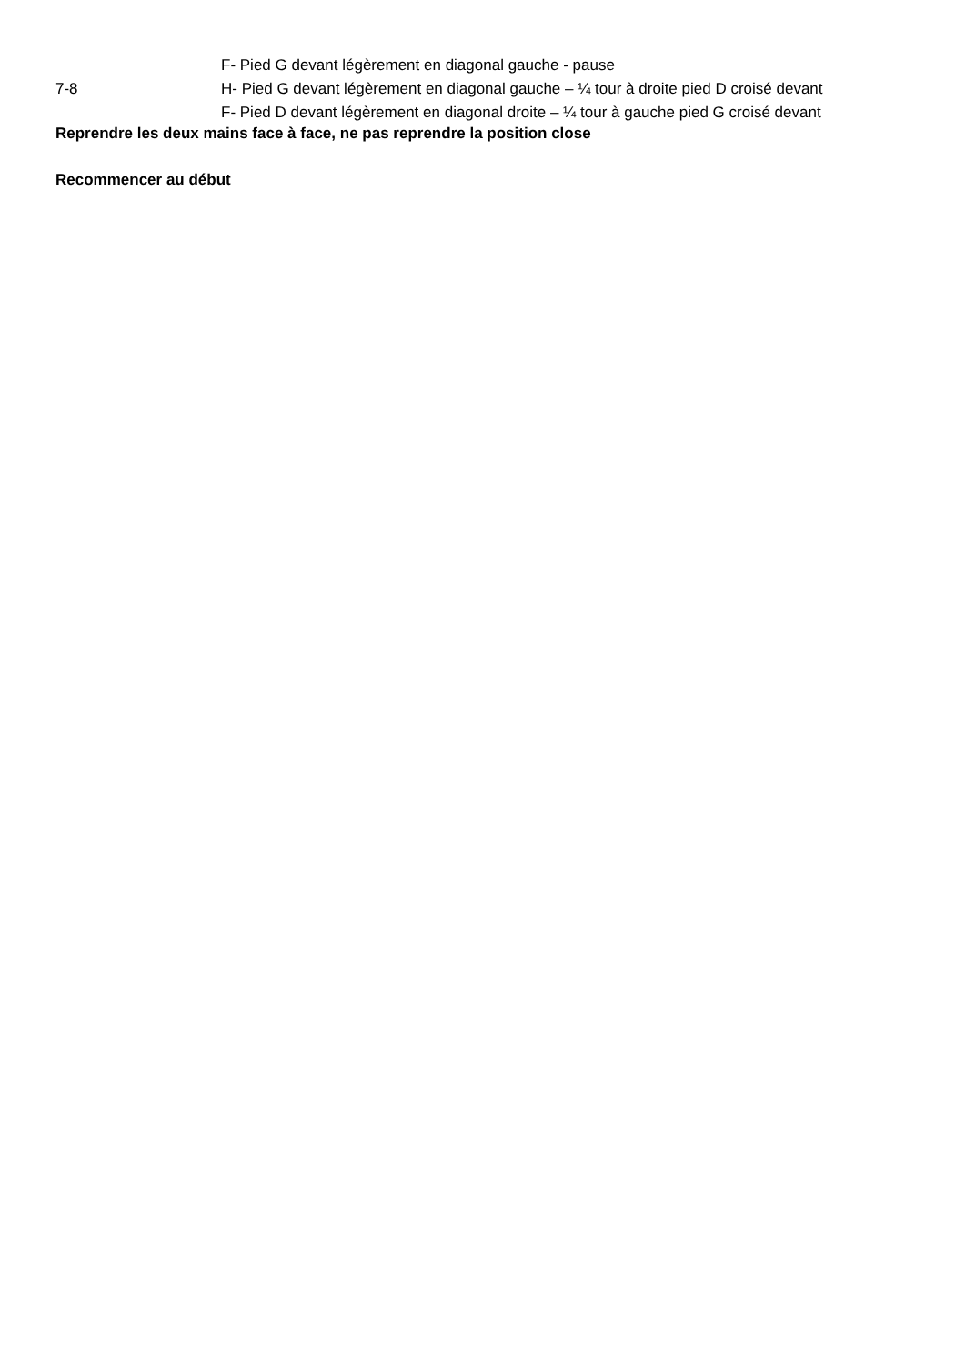| 7-8 | F- Pied G devant légèrement en diagonal gauche - pause H- Pied G devant légèrement en diagonal gauche – ¼ tour à droite pied D croisé devant F- Pied D devant légèrement en diagonal droite – ¼ tour à gauche pied G croisé devant |
Reprendre les deux mains face à face, ne pas reprendre la position close
Recommencer au début